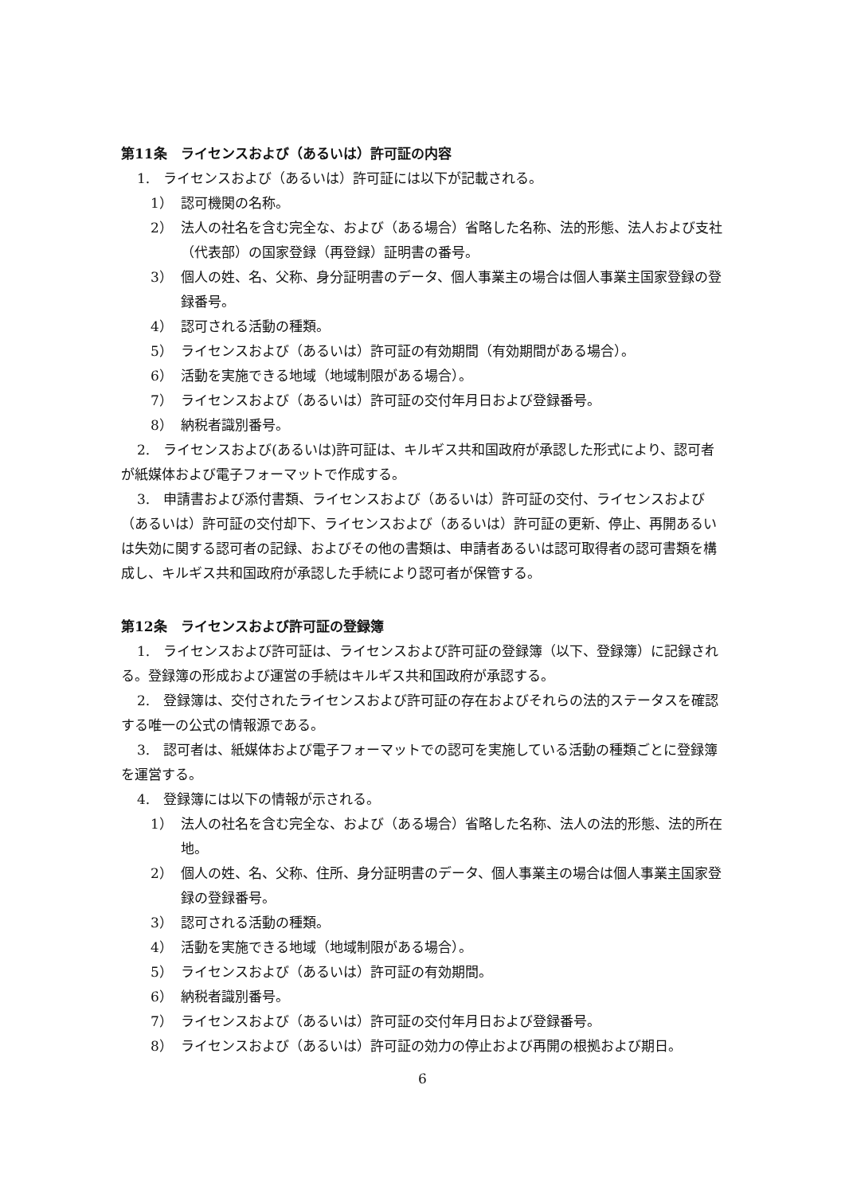第11条　ライセンスおよび（あるいは）許可証の内容
1.　ライセンスおよび（あるいは）許可証には以下が記載される。
1） 認可機関の名称。
2） 法人の社名を含む完全な、および（ある場合）省略した名称、法的形態、法人および支社（代表部）の国家登録（再登録）証明書の番号。
3） 個人の姓、名、父称、身分証明書のデータ、個人事業主の場合は個人事業主国家登録の登録番号。
4） 認可される活動の種類。
5） ライセンスおよび（あるいは）許可証の有効期間（有効期間がある場合）。
6） 活動を実施できる地域（地域制限がある場合）。
7） ライセンスおよび（あるいは）許可証の交付年月日および登録番号。
8） 納税者識別番号。
2.　ライセンスおよび(あるいは)許可証は、キルギス共和国政府が承認した形式により、認可者が紙媒体および電子フォーマットで作成する。
3.　申請書および添付書類、ライセンスおよび（あるいは）許可証の交付、ライセンスおよび（あるいは）許可証の交付却下、ライセンスおよび（あるいは）許可証の更新、停止、再開あるいは失効に関する認可者の記録、およびその他の書類は、申請者あるいは認可取得者の認可書類を構成し、キルギス共和国政府が承認した手続により認可者が保管する。
第12条　ライセンスおよび許可証の登録簿
1.　ライセンスおよび許可証は、ライセンスおよび許可証の登録簿（以下、登録簿）に記録される。登録簿の形成および運営の手続はキルギス共和国政府が承認する。
2.　登録簿は、交付されたライセンスおよび許可証の存在およびそれらの法的ステータスを確認する唯一の公式の情報源である。
3.　認可者は、紙媒体および電子フォーマットでの認可を実施している活動の種類ごとに登録簿を運営する。
4.　登録簿には以下の情報が示される。
1） 法人の社名を含む完全な、および（ある場合）省略した名称、法人の法的形態、法的所在地。
2） 個人の姓、名、父称、住所、身分証明書のデータ、個人事業主の場合は個人事業主国家登録の登録番号。
3） 認可される活動の種類。
4） 活動を実施できる地域（地域制限がある場合）。
5） ライセンスおよび（あるいは）許可証の有効期間。
6） 納税者識別番号。
7） ライセンスおよび（あるいは）許可証の交付年月日および登録番号。
8） ライセンスおよび（あるいは）許可証の効力の停止および再開の根拠および期日。
6